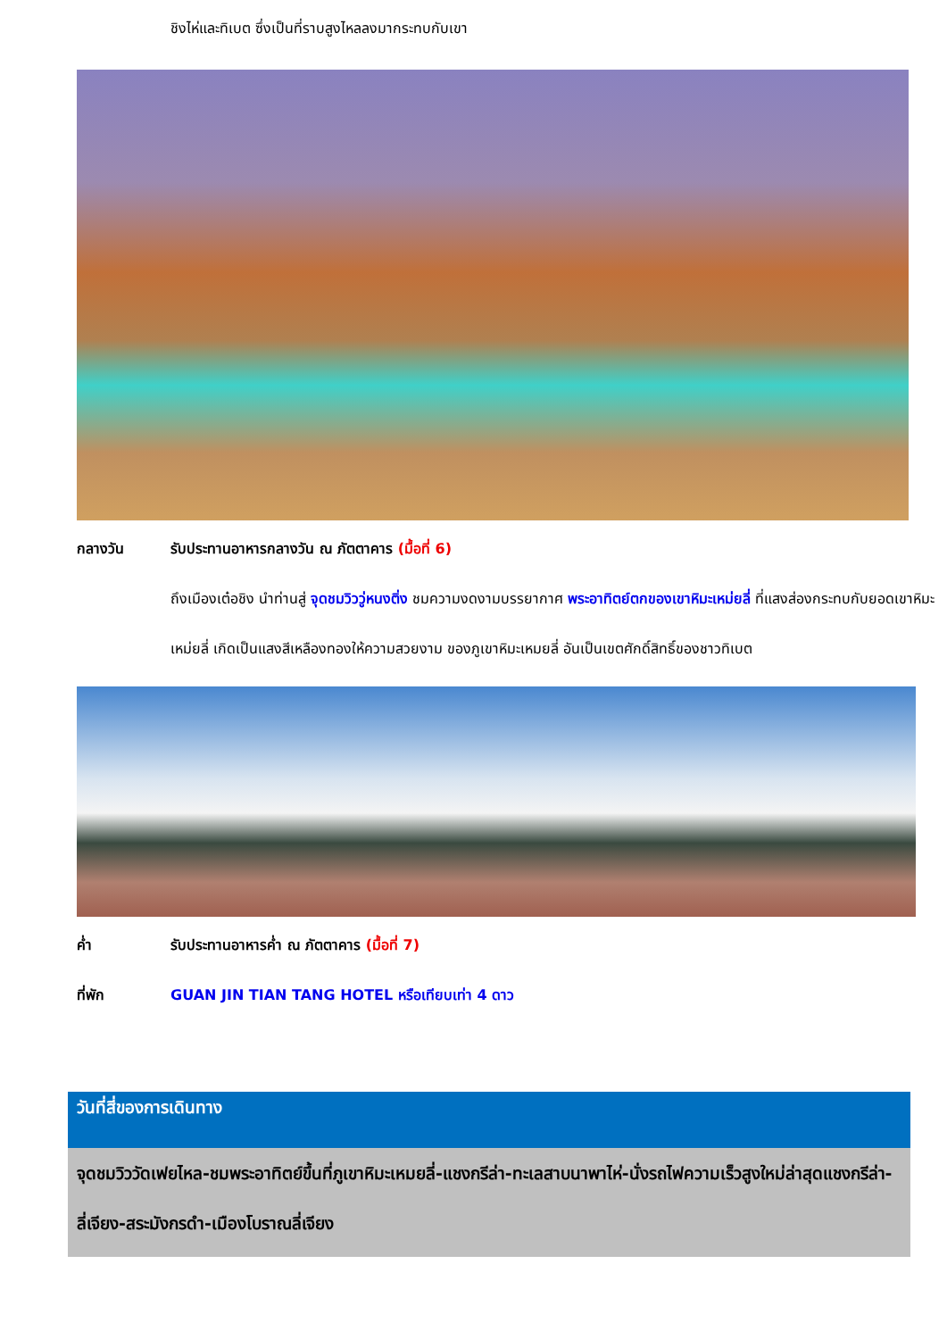ชิงไห่และทิเบต ซึ่งเป็นที่ราบสูงไหลลงมากระทบกับเขา
กลางวัน รับประทานอาหารกลางวัน ณ ภัตตาคาร (มื้อที่ 6)
ถึงเมืองเต๋อชิง นำท่านสู่ จุดชมวิววู่หนงติ่ง ชมความงดงามบรรยากาศ พระอาทิตย์ตกของเขาหิมะเหม่ยลี่ ที่แสงส่องกระทบกับยอดเขาหิมะเหม่ยลี่ เกิดเป็นแสงสีเหลืองทองให้ความสวยงาม ของภูเขาหิมะเหมยลี่ อันเป็นเขตศักดิ์สิทธิ์ของชาวทิเบต
ค่ำ รับประทานอาหารค่ำ ณ ภัตตาคาร (มื้อที่ 7)
ที่พัก GUAN JIN TIAN TANG HOTEL หรือเทียบเท่า 4 ดาว
วันที่สี่ของการเดินทาง
จุดชมวิววัดเฟยไหล-ชมพระอาทิตย์ขึ้นที่ภูเขาหิมะเหมยลี่-แชงกรีล่า-ทะเลสาบนาพาไห่-นั่งรถไฟความเร็วสูงใหม่ล่าสุดแชงกรีล่า-ลี่เจียง-สระมังกรดำ-เมืองโบราณลี่เจียง